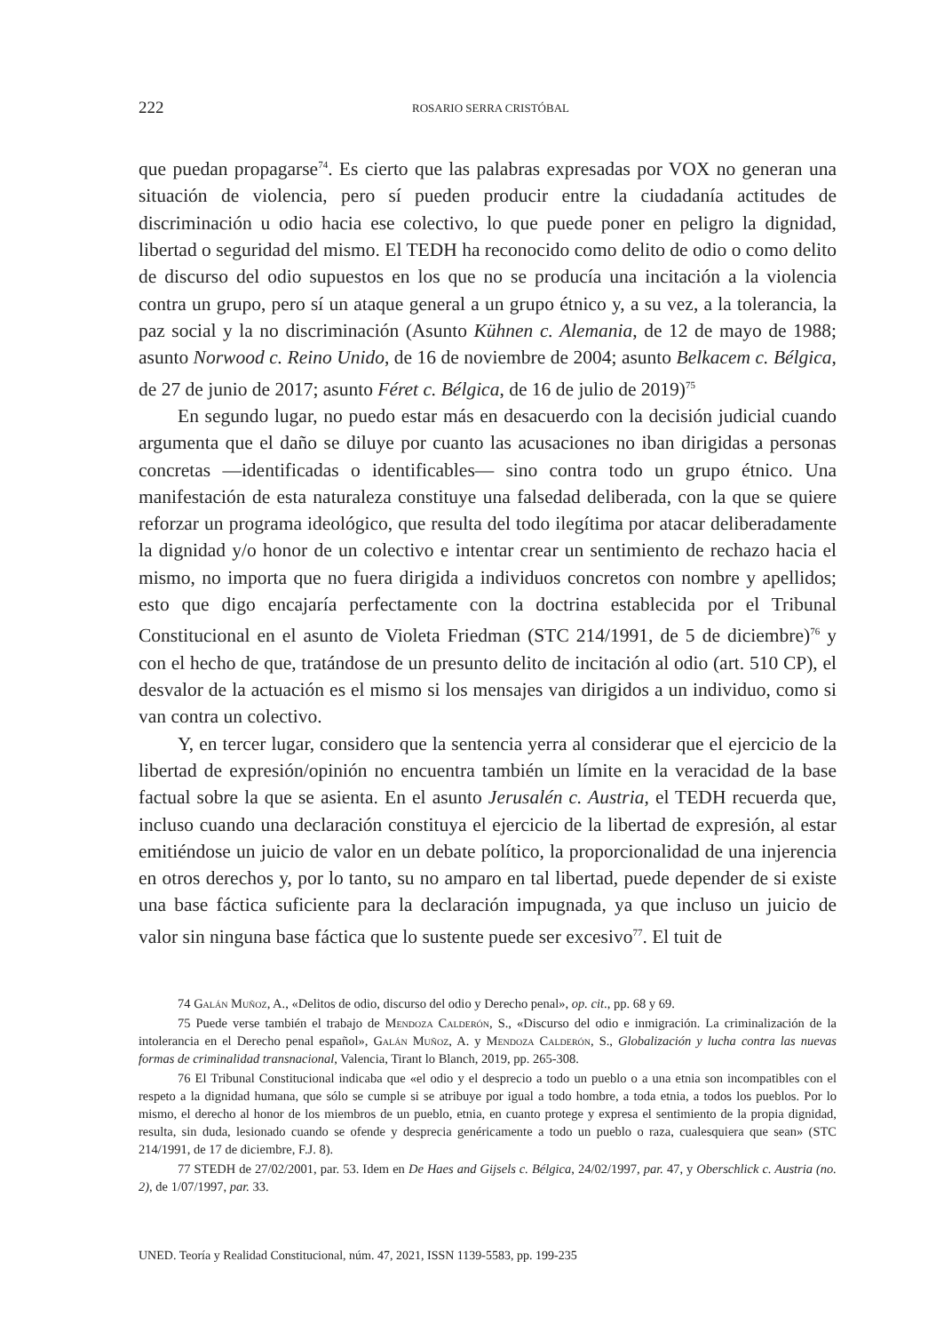222 ROSARIO SERRA CRISTÓBAL
que puedan propagarse<sup>74</sup>. Es cierto que las palabras expresadas por VOX no generan una situación de violencia, pero sí pueden producir entre la ciudadanía actitudes de discriminación u odio hacia ese colectivo, lo que puede poner en peligro la dignidad, libertad o seguridad del mismo. El TEDH ha reconocido como delito de odio o como delito de discurso del odio supuestos en los que no se producía una incitación a la violencia contra un grupo, pero sí un ataque general a un grupo étnico y, a su vez, a la tolerancia, la paz social y la no discriminación (Asunto Kühnen c. Alemania, de 12 de mayo de 1988; asunto Norwood c. Reino Unido, de 16 de noviembre de 2004; asunto Belkacem c. Bélgica, de 27 de junio de 2017; asunto Féret c. Bélgica, de 16 de julio de 2019)<sup>75</sup>
En segundo lugar, no puedo estar más en desacuerdo con la decisión judicial cuando argumenta que el daño se diluye por cuanto las acusaciones no iban dirigidas a personas concretas —identificadas o identificables— sino contra todo un grupo étnico. Una manifestación de esta naturaleza constituye una falsedad deliberada, con la que se quiere reforzar un programa ideológico, que resulta del todo ilegítima por atacar deliberadamente la dignidad y/o honor de un colectivo e intentar crear un sentimiento de rechazo hacia el mismo, no importa que no fuera dirigida a individuos concretos con nombre y apellidos; esto que digo encajaría perfectamente con la doctrina establecida por el Tribunal Constitucional en el asunto de Violeta Friedman (STC 214/1991, de 5 de diciembre)<sup>76</sup> y con el hecho de que, tratándose de un presunto delito de incitación al odio (art. 510 CP), el desvalor de la actuación es el mismo si los mensajes van dirigidos a un individuo, como si van contra un colectivo.
Y, en tercer lugar, considero que la sentencia yerra al considerar que el ejercicio de la libertad de expresión/opinión no encuentra también un límite en la veracidad de la base factual sobre la que se asienta. En el asunto Jerusalén c. Austria, el TEDH recuerda que, incluso cuando una declaración constituya el ejercicio de la libertad de expresión, al estar emitiéndose un juicio de valor en un debate político, la proporcionalidad de una injerencia en otros derechos y, por lo tanto, su no amparo en tal libertad, puede depender de si existe una base fáctica suficiente para la declaración impugnada, ya que incluso un juicio de valor sin ninguna base fáctica que lo sustente puede ser excesivo<sup>77</sup>. El tuit de
74 Galán Muñoz, A., «Delitos de odio, discurso del odio y Derecho penal», op. cit., pp. 68 y 69.
75 Puede verse también el trabajo de Mendoza Calderón, S., «Discurso del odio e inmigración. La criminalización de la intolerancia en el Derecho penal español», Galán Muñoz, A. y Mendoza Calderón, S., Globalización y lucha contra las nuevas formas de criminalidad transnacional, Valencia, Tirant lo Blanch, 2019, pp. 265-308.
76 El Tribunal Constitucional indicaba que «el odio y el desprecio a todo un pueblo o a una etnia son incompatibles con el respeto a la dignidad humana, que sólo se cumple si se atribuye por igual a todo hombre, a toda etnia, a todos los pueblos. Por lo mismo, el derecho al honor de los miembros de un pueblo, etnia, en cuanto protege y expresa el sentimiento de la propia dignidad, resulta, sin duda, lesionado cuando se ofende y desprecia genéricamente a todo un pueblo o raza, cualesquiera que sean» (STC 214/1991, de 17 de diciembre, F.J. 8).
77 STEDH de 27/02/2001, par. 53. Idem en De Haes and Gijsels c. Bélgica, 24/02/1997, par. 47, y Oberschlick c. Austria (no. 2), de 1/07/1997, par. 33.
UNED. Teoría y Realidad Constitucional, núm. 47, 2021, ISSN 1139-5583, pp. 199-235